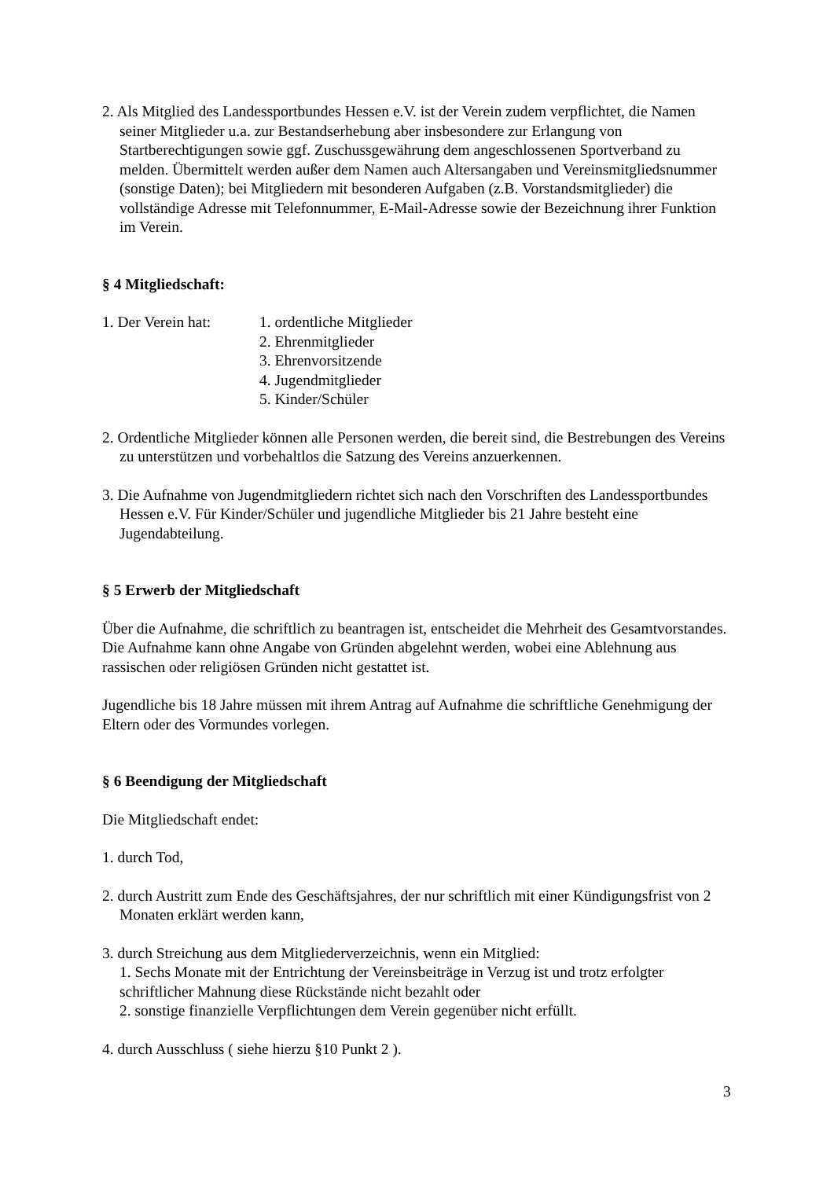2. Als Mitglied des Landessportbundes Hessen e.V. ist der Verein zudem verpflichtet, die Namen seiner Mitglieder u.a. zur Bestandserhebung aber insbesondere zur Erlangung von Startberechtigungen sowie ggf. Zuschussgewährung dem angeschlossenen Sportverband zu melden. Übermittelt werden außer dem Namen auch Altersangaben und Vereinsmitgliedsnummer (sonstige Daten); bei Mitgliedern mit besonderen Aufgaben (z.B. Vorstandsmitglieder) die vollständige Adresse mit Telefonnummer, E-Mail-Adresse sowie der Bezeichnung ihrer Funktion im Verein.
§ 4 Mitgliedschaft:
1. Der Verein hat:
1. ordentliche Mitglieder
2. Ehrenmitglieder
3. Ehrenvorsitzende
4. Jugendmitglieder
5. Kinder/Schüler
2. Ordentliche Mitglieder können alle Personen werden, die bereit sind, die Bestrebungen des Vereins zu unterstützen und vorbehaltlos die Satzung des Vereins anzuerkennen.
3. Die Aufnahme von Jugendmitgliedern richtet sich nach den Vorschriften des Landessportbundes Hessen e.V. Für Kinder/Schüler und jugendliche Mitglieder bis 21 Jahre besteht eine Jugendabteilung.
§ 5 Erwerb der Mitgliedschaft
Über die Aufnahme, die schriftlich zu beantragen ist, entscheidet die Mehrheit des Gesamtvorstandes. Die Aufnahme kann ohne Angabe von Gründen abgelehnt werden, wobei eine Ablehnung aus rassischen oder religiösen Gründen nicht gestattet ist.
Jugendliche bis 18 Jahre müssen mit ihrem Antrag auf Aufnahme die schriftliche Genehmigung der Eltern oder des Vormundes vorlegen.
§ 6 Beendigung der Mitgliedschaft
Die Mitgliedschaft endet:
1. durch Tod,
2. durch Austritt zum Ende des Geschäftsjahres, der nur schriftlich mit einer Kündigungsfrist von 2 Monaten erklärt werden kann,
3. durch Streichung aus dem Mitgliederverzeichnis, wenn ein Mitglied:
1. Sechs Monate mit der Entrichtung der Vereinsbeiträge in Verzug ist und trotz erfolgter schriftlicher Mahnung diese Rückstände nicht bezahlt oder
2. sonstige finanzielle Verpflichtungen dem Verein gegenüber nicht erfüllt.
4. durch Ausschluss ( siehe hierzu §10 Punkt 2 ).
3